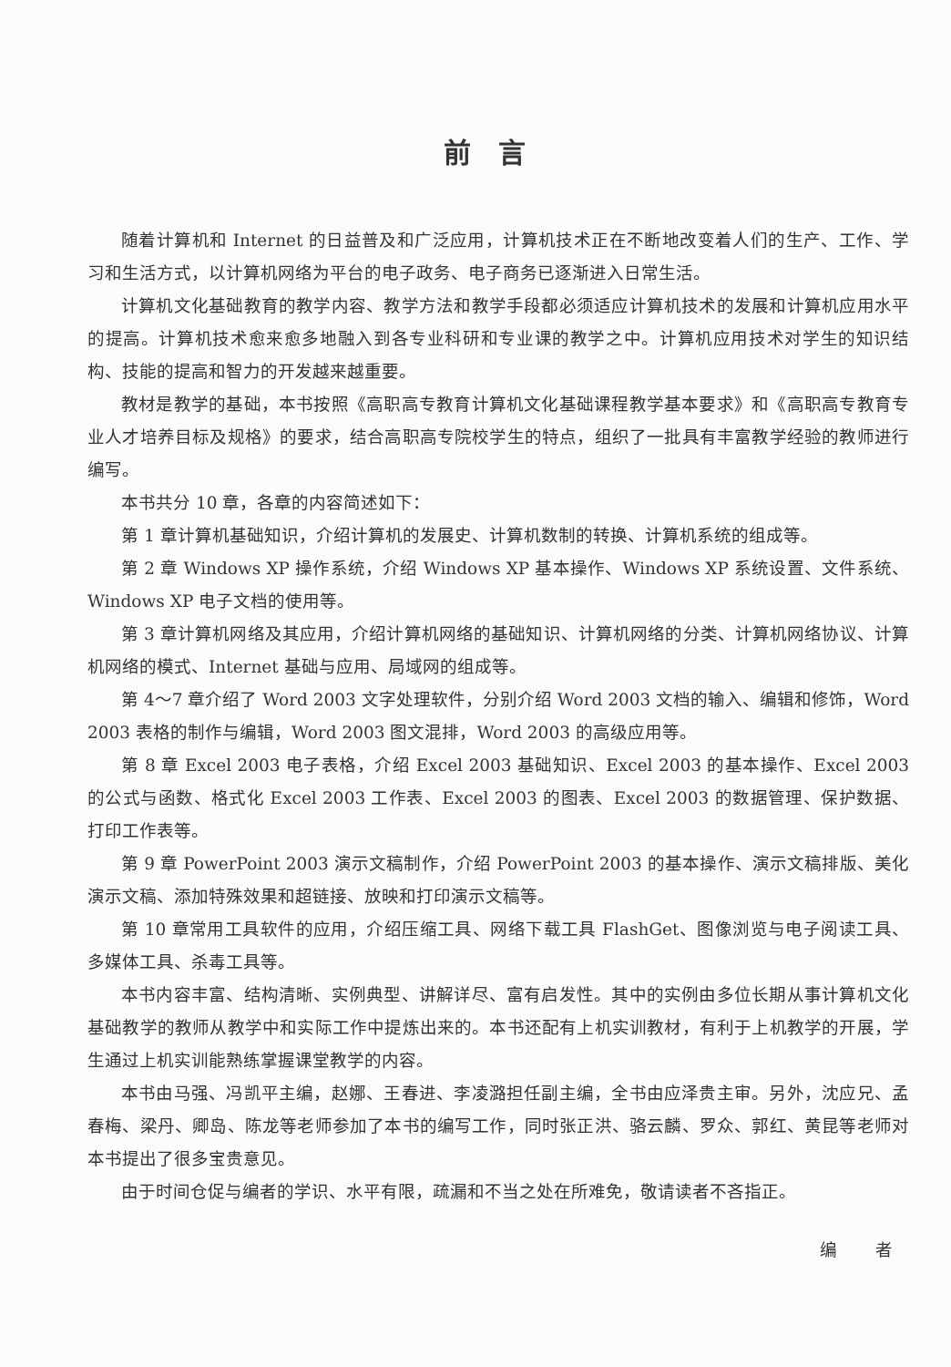前言
随着计算机和 Internet 的日益普及和广泛应用，计算机技术正在不断地改变着人们的生产、工作、学习和生活方式，以计算机网络为平台的电子政务、电子商务已逐渐进入日常生活。
计算机文化基础教育的教学内容、教学方法和教学手段都必须适应计算机技术的发展和计算机应用水平的提高。计算机技术愈来愈多地融入到各专业科研和专业课的教学之中。计算机应用技术对学生的知识结构、技能的提高和智力的开发越来越重要。
教材是教学的基础，本书按照《高职高专教育计算机文化基础课程教学基本要求》和《高职高专教育专业人才培养目标及规格》的要求，结合高职高专院校学生的特点，组织了一批具有丰富教学经验的教师进行编写。
本书共分 10 章，各章的内容简述如下：
第 1 章计算机基础知识，介绍计算机的发展史、计算机数制的转换、计算机系统的组成等。
第 2 章 Windows XP 操作系统，介绍 Windows XP 基本操作、Windows XP 系统设置、文件系统、Windows XP 电子文档的使用等。
第 3 章计算机网络及其应用，介绍计算机网络的基础知识、计算机网络的分类、计算机网络协议、计算机网络的模式、Internet 基础与应用、局域网的组成等。
第 4～7 章介绍了 Word 2003 文字处理软件，分别介绍 Word 2003 文档的输入、编辑和修饰，Word 2003 表格的制作与编辑，Word 2003 图文混排，Word 2003 的高级应用等。
第 8 章 Excel 2003 电子表格，介绍 Excel 2003 基础知识、Excel 2003 的基本操作、Excel 2003 的公式与函数、格式化 Excel 2003 工作表、Excel 2003 的图表、Excel 2003 的数据管理、保护数据、打印工作表等。
第 9 章 PowerPoint 2003 演示文稿制作，介绍 PowerPoint 2003 的基本操作、演示文稿排版、美化演示文稿、添加特殊效果和超链接、放映和打印演示文稿等。
第 10 章常用工具软件的应用，介绍压缩工具、网络下载工具 FlashGet、图像浏览与电子阅读工具、多媒体工具、杀毒工具等。
本书内容丰富、结构清晰、实例典型、讲解详尽、富有启发性。其中的实例由多位长期从事计算机文化基础教学的教师从教学中和实际工作中提炼出来的。本书还配有上机实训教材，有利于上机教学的开展，学生通过上机实训能熟练掌握课堂教学的内容。
本书由马强、冯凯平主编，赵娜、王春进、李凌潞担任副主编，全书由应泽贵主审。另外，沈应兄、孟春梅、梁丹、卿岛、陈龙等老师参加了本书的编写工作，同时张正洪、骆云麟、罗众、郭红、黄昆等老师对本书提出了很多宝贵意见。
由于时间仓促与编者的学识、水平有限，疏漏和不当之处在所难免，敬请读者不吝指正。
编 者